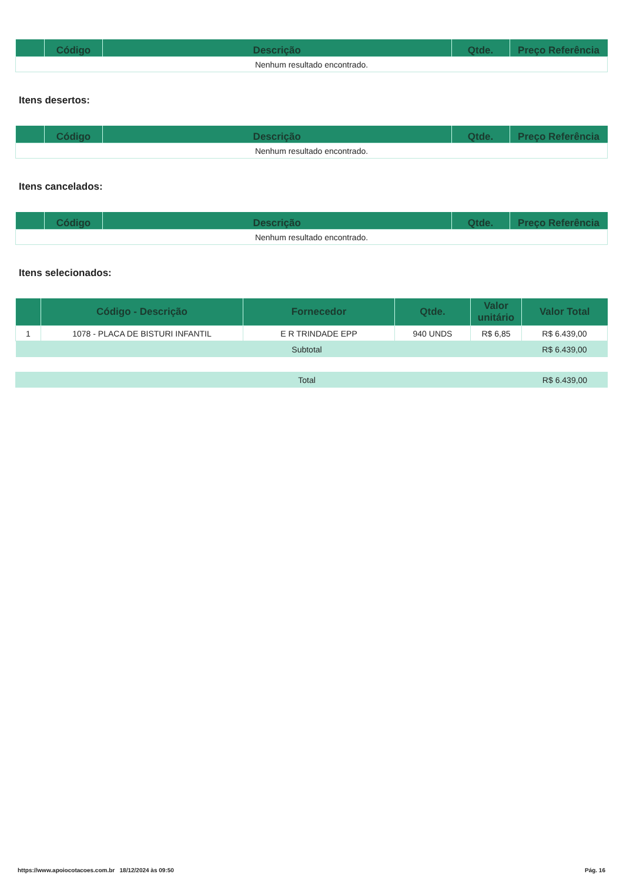| | Código | Descrição | Qtde. | Preço Referência |
| --- | --- | --- | --- | --- |
| Nenhum resultado encontrado. | | | | |
Itens desertos:
| | Código | Descrição | Qtde. | Preço Referência |
| --- | --- | --- | --- | --- |
| Nenhum resultado encontrado. | | | | |
Itens cancelados:
| | Código | Descrição | Qtde. | Preço Referência |
| --- | --- | --- | --- | --- |
| Nenhum resultado encontrado. | | | | |
Itens selecionados:
| | Código - Descrição | Fornecedor | Qtde. | Valor unitário | Valor Total |
| --- | --- | --- | --- | --- | --- |
| 1 | 1078 - PLACA DE BISTURI INFANTIL | E R TRINDADE EPP | 940 UNDS | R$ 6,85 | R$ 6.439,00 |
| Subtotal | | | | | R$ 6.439,00 |
| Total | R$ 6.439,00 |
https://www.apoiocotacoes.com.br 18/12/2024 às 09:50 Pág. 16